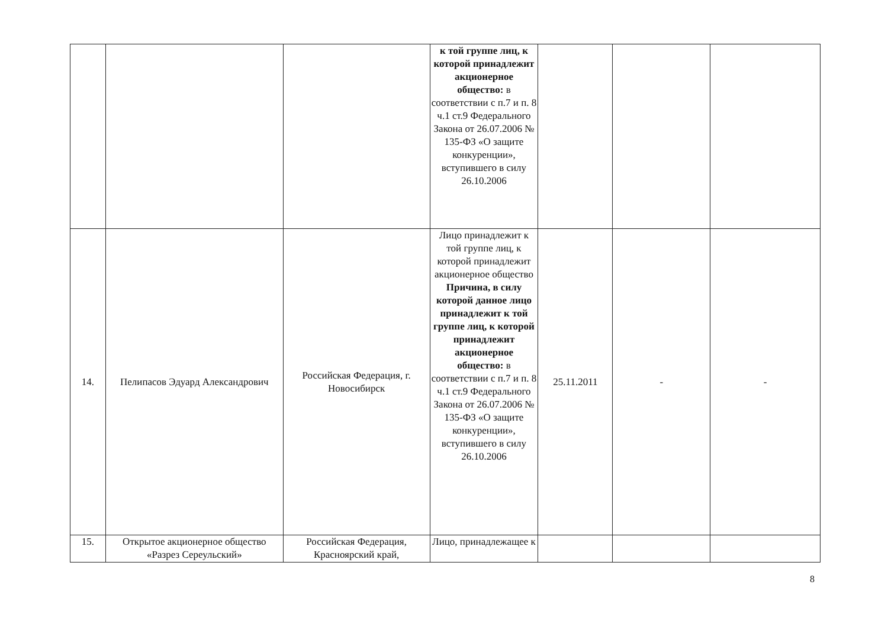| | | | к той группе лиц, к которой принадлежит акционерное общество: в соответствии с п.7 и п. 8 ч.1 ст.9 Федерального Закона от 26.07.2006 № 135-ФЗ «О защите конкуренции», вступившего в силу 26.10.2006 | | | |
| 14. | Пелипасов Эдуард Александрович | Российская Федерация, г. Новосибирск | Лицо принадлежит к той группе лиц, к которой принадлежит акционерное общество Причина, в силу которой данное лицо принадлежит к той группе лиц, к которой принадлежит акционерное общество: в соответствии с п.7 и п. 8 ч.1 ст.9 Федерального Закона от 26.07.2006 № 135-ФЗ «О защите конкуренции», вступившего в силу 26.10.2006 | 25.11.2011 | - | - |
| 15. | Открытое акционерное общество «Разрез Сереульский» | Российская Федерация, Красноярский край, | Лицо, принадлежащее к | | | |
8